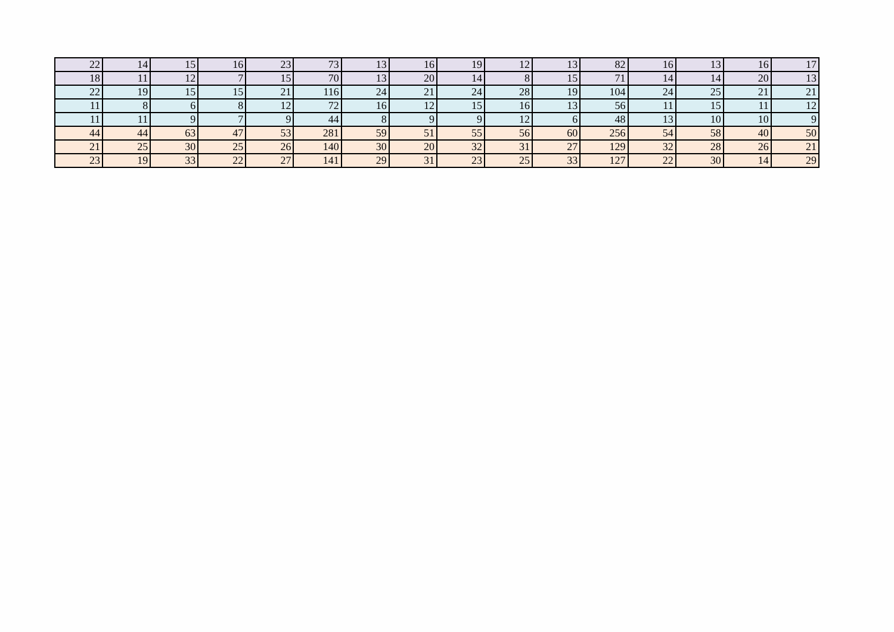| 22 | 14 | 15 | 16 | 23 | 73 | 13 | 16 | 19 | 12 | 13 | 82 | 16 | 13 | 16 | 17 |
| 18 | 11 | 12 | 7 | 15 | 70 | 13 | 20 | 14 | 8 | 15 | 71 | 14 | 14 | 20 | 13 |
| 22 | 19 | 15 | 15 | 21 | 116 | 24 | 21 | 24 | 28 | 19 | 104 | 24 | 25 | 21 | 21 |
| 11 | 8 | 6 | 8 | 12 | 72 | 16 | 12 | 15 | 16 | 13 | 56 | 11 | 15 | 11 | 12 |
| 11 | 11 | 9 | 7 | 9 | 44 | 8 | 9 | 9 | 12 | 6 | 48 | 13 | 10 | 10 | 9 |
| 44 | 44 | 63 | 47 | 53 | 281 | 59 | 51 | 55 | 56 | 60 | 256 | 54 | 58 | 40 | 50 |
| 21 | 25 | 30 | 25 | 26 | 140 | 30 | 20 | 32 | 31 | 27 | 129 | 32 | 28 | 26 | 21 |
| 23 | 19 | 33 | 22 | 27 | 141 | 29 | 31 | 23 | 25 | 33 | 127 | 22 | 30 | 14 | 29 |